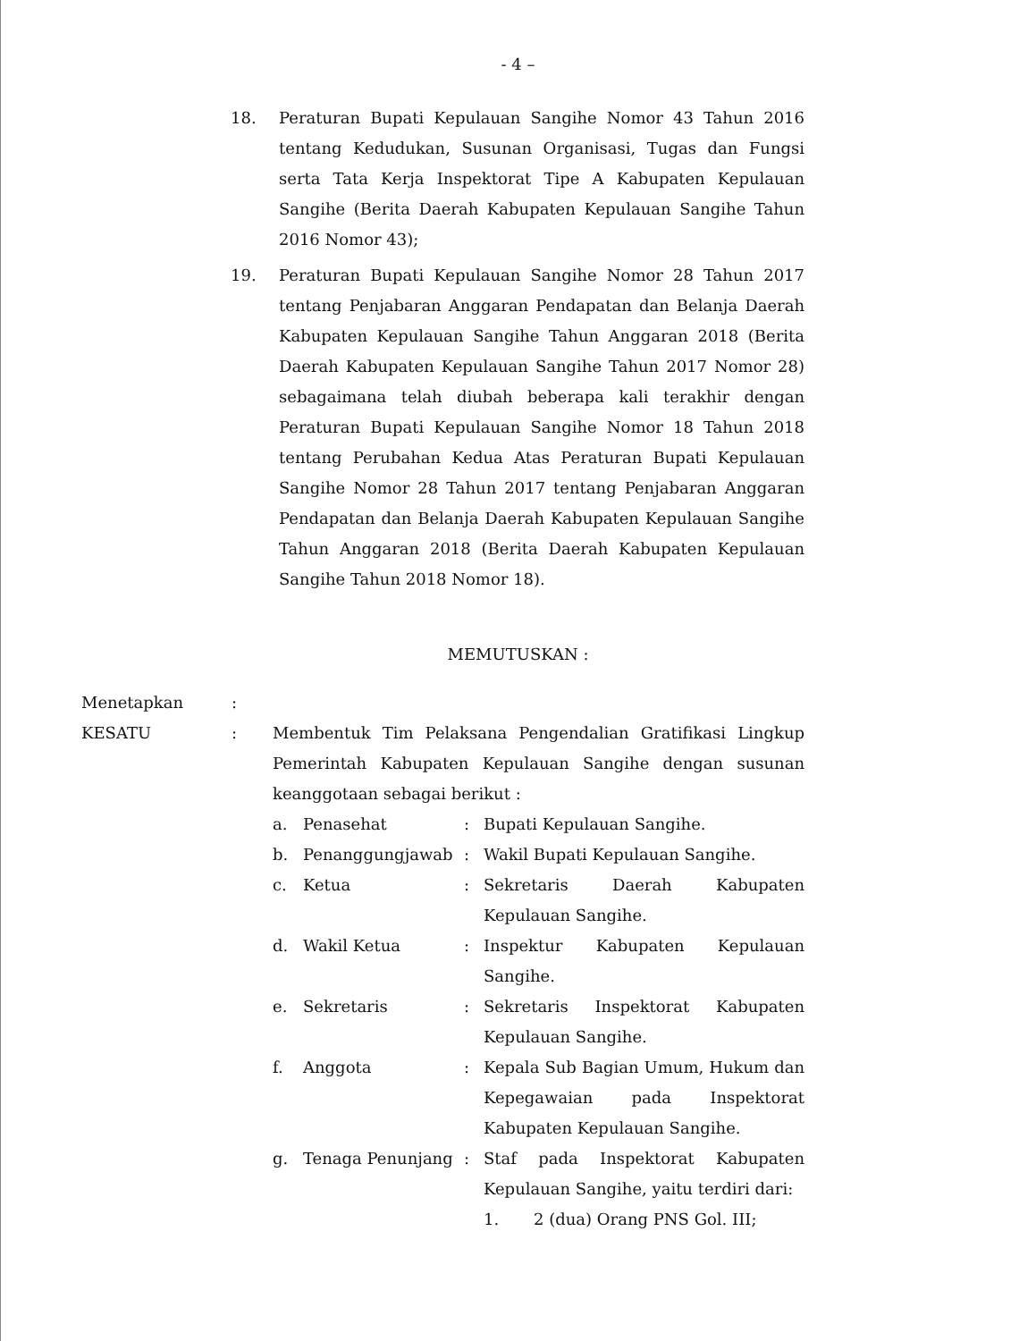- 4 –
18. Peraturan Bupati Kepulauan Sangihe Nomor 43 Tahun 2016 tentang Kedudukan, Susunan Organisasi, Tugas dan Fungsi serta Tata Kerja Inspektorat Tipe A Kabupaten Kepulauan Sangihe (Berita Daerah Kabupaten Kepulauan Sangihe Tahun 2016 Nomor 43);
19. Peraturan Bupati Kepulauan Sangihe Nomor 28 Tahun 2017 tentang Penjabaran Anggaran Pendapatan dan Belanja Daerah Kabupaten Kepulauan Sangihe Tahun Anggaran 2018 (Berita Daerah Kabupaten Kepulauan Sangihe Tahun 2017 Nomor 28) sebagaimana telah diubah beberapa kali terakhir dengan Peraturan Bupati Kepulauan Sangihe Nomor 18 Tahun 2018 tentang Perubahan Kedua Atas Peraturan Bupati Kepulauan Sangihe Nomor 28 Tahun 2017 tentang Penjabaran Anggaran Pendapatan dan Belanja Daerah Kabupaten Kepulauan Sangihe Tahun Anggaran 2018 (Berita Daerah Kabupaten Kepulauan Sangihe Tahun 2018 Nomor 18).
MEMUTUSKAN :
Menetapkan :
KESATU : Membentuk Tim Pelaksana Pengendalian Gratifikasi Lingkup Pemerintah Kabupaten Kepulauan Sangihe dengan susunan keanggotaan sebagai berikut :
a. Penasehat : Bupati Kepulauan Sangihe.
b. Penanggungjawab : Wakil Bupati Kepulauan Sangihe.
c. Ketua : Sekretaris Daerah Kabupaten Kepulauan Sangihe.
d. Wakil Ketua : Inspektur Kabupaten Kepulauan Sangihe.
e. Sekretaris : Sekretaris Inspektorat Kabupaten Kepulauan Sangihe.
f. Anggota : Kepala Sub Bagian Umum, Hukum dan Kepegawaian pada Inspektorat Kabupaten Kepulauan Sangihe.
g. Tenaga Penunjang : Staf pada Inspektorat Kabupaten Kepulauan Sangihe, yaitu terdiri dari:
1. 2 (dua) Orang PNS Gol. III;